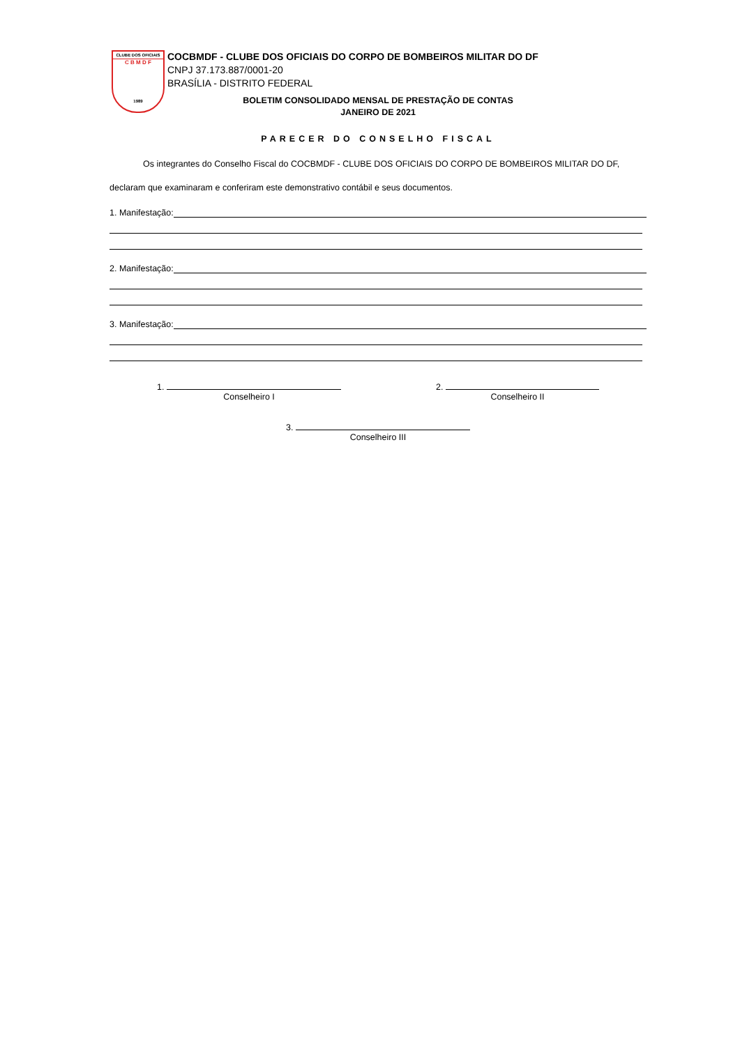CLUBE DOS OFICIAIS
C B M D F
1989
COCBMDF - CLUBE DOS OFICIAIS DO CORPO DE BOMBEIROS MILITAR DO DF
CNPJ 37.173.887/0001-20
BRASÍLIA - DISTRITO FEDERAL
BOLETIM CONSOLIDADO MENSAL DE PRESTAÇÃO DE CONTAS
JANEIRO DE 2021
PARECER DO CONSELHO FISCAL
Os integrantes do Conselho Fiscal do COCBMDF - CLUBE DOS OFICIAIS DO CORPO DE BOMBEIROS MILITAR DO DF, declaram que examinaram e conferiram este demonstrativo contábil e seus documentos.
1. Manifestação:
2. Manifestação:
3. Manifestação:
1.
Conselheiro I
2.
Conselheiro II
3.
Conselheiro III